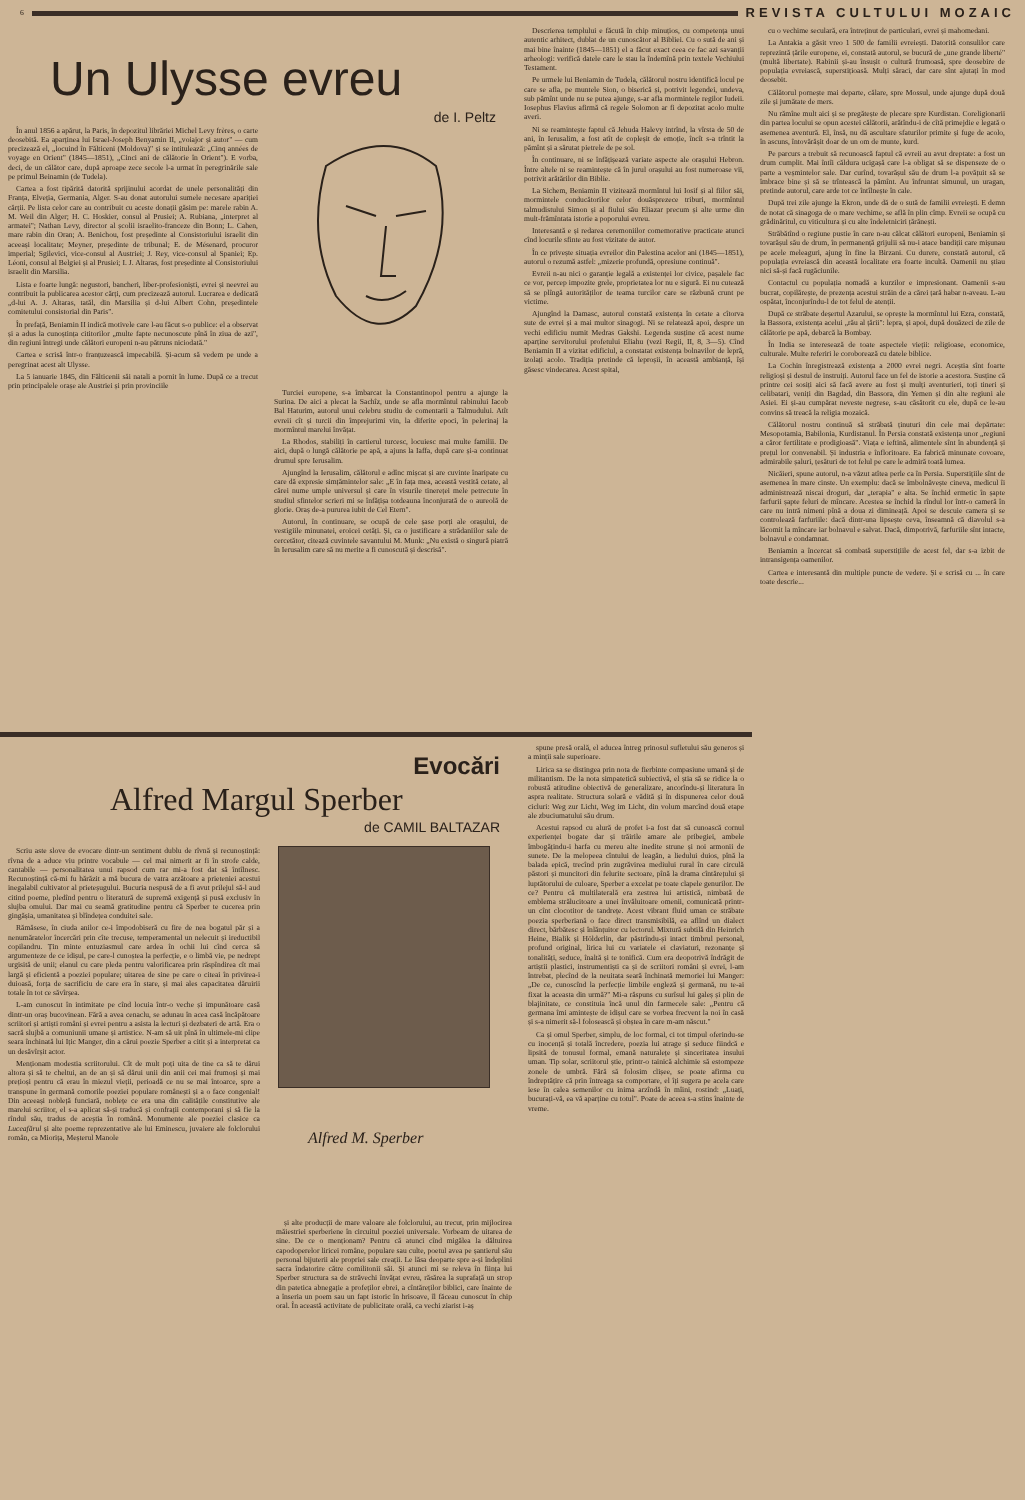6
REVISTA CULTULUI MOZAIC
Un Ulysse evreu
de I. Peltz
În anul 1856 a apărut, la Paris, în depozitul librăriei Michel Levy frères, o carte deosebită. Ea aparținea lui Israel-Joseph Benyamin II, „voiajor și autor" — cum precizează el, „locuind în Fălticeni (Moldova)" și se intitulează: „Cinq années de voyage en Orient" (1845—1851), „Cinci ani de călătorie în Orient"). E vorba, deci, de un călător care, după aproape zece secole l-a urmat în peregrinările sale pe primul Beinamin (de Tudela).
Cartea a fost tipărită datorită sprijinului acordat de unele personalități din Franța, Elveția, Germania, Alger. S-au donat autorului sumele necesare apariției cărții. Pe lista celor care au contribuit cu aceste donații găsim pe: marele rabin A. M. Weil din Alger; H. C. Hoskier, consul al Prusiei; A. Rubiana, „interpret al armatei"; Nathan Levy, director al școlii israelito-franceze din Bonn; L. Cahen, mare rabin din Oran; A. Benichou, fost președinte al Consistoriului israelit din aceeași localitate; Meyner, președinte de tribunal; E. de Mésenard, procuror imperial; Sgilevici, vice-consul al Austriei; J. Rey, vice-consul al Spaniei; Ep. Léoni, consul al Belgiei și al Prusiei; I. J. Altaras, fost președinte al Consistoriului israelit din Marsilia.
Lista e foarte lungă: negustori, bancheri, liber-profesioniști, evrei și neevrei au contribuit la publicarea acestor cărți, cum precizează autorul. Lucrarea e dedicată „d-lui A. J. Altaras, tatăl, din Marsilia și d-lui Albert Cohn, președintele comitetului consistorial din Paris".
În prefață, Beniamin II indică motivele care l-au făcut s-o publice: el a observat și a adus la cunoștința cititorilor „multe fapte necunoscute pînă în ziua de azi", din regiuni întregi unde călători europeni n-au pătruns niciodată."
Cartea e scrisă într-o franțuzească impecabilă. Și-acum să vedem pe unde a peregrinat acest alt Ulysse.
La 5 ianuarie 1845, din Fălticenii săi natali a pornit în lume. După ce a trecut prin principalele orașe ale Austriei și prin provinciile
Turciei europene, s-a îmbarcat la Constantinopol pentru a ajunge la Surina. De aici a plecat la Sachîz, unde se afla mormîntul rabinului Iacob Bal Haturim, autorul unui celebru studiu de comentarii a Talmudului. Atît evreii cît și turcii din împrejurimi vin, la diferite epoci, în pelerinaj la mormîntul marelui învățat.
La Rhodos, stabiliți în cartierul turcesc, locuiesc mai multe familii. De aici, după o lungă călătorie pe apă, a ajuns la Iaffa, după care și-a continuat drumul spre Ierusalim.
Ajungînd la Ierusalim, călătorul e adînc mișcat și are cuvinte înaripate cu care dă expresie simțămintelor sale: „E în fața mea, această vestită cetate, al cărei nume umple universul și care în visurile tinereței mele petrecute în studiul sfintelor scrieri mi se înfățișa totdeauna înconjurată de o aureolă de glorie. Oraș de-a pururea iubit de Cel Etern".
Autorul, în continuare, se ocupă de cele șase porți ale orașului, de vestigiile minunatei, eroicei cetăți. Și, ca o justificare a strădaniilor sale de cercetător, citează cuvintele savantului M. Munk: „Nu există o singură piatră în Ierusalim care să nu merite a fi cunoscută și descrisă".
Descrierea templului e făcută în chip minuțios, cu competența unui autentic arhitect, dublat de un cunoscător al Bibliei. Cu o sută de ani și mai bine înainte (1845—1851) el a făcut exact ceea ce fac azi savanții arheologi: verifică datele care le stau la îndemînă prin textele Vechiului Testament.
Pe urmele lui Beniamin de Tudela, călătorul nostru identifică locul pe care se afla, pe muntele Sion, o biserică și, potrivit legendei, undeva, sub pămînt unde nu se putea ajunge, s-ar afla mormintele regilor Iudeii. Iosephus Flavius afirmă că regele Solomon ar fi depozitat acolo multe averi.
Ni se reamintește faptul că Jehuda Halevy intrînd, la vîrsta de 50 de ani, în Ierusalim, a fost atît de copleșit de emoție, încît s-a trîntit la pămînt și a sărutat pietrele de pe sol.
În continuare, ni se înfățișează variate aspecte ale orașului Hebron. Între altele ni se reamintește că în jurul orașului au fost numeroase vii, potrivit arătărilor din Biblie.
La Sichem, Beniamin II vizitează mormîntul lui Iosif și al fiilor săi, mormintele conducătorilor celor douăsprezece triburi, mormîntul talmudistului Simon și al fiului său Eliazar precum și alte urme din mult-frămîntata istorie a poporului evreu.
Interesantă e și redarea ceremoniilor comemorative practicate atunci cînd locurile sfinte au fost vizitate de autor.
În ce privește situația evreilor din Palestina acelor ani (1845—1851), autorul o rezumă astfel: „mizerie profundă, opresiune continuă".
Evreii n-au nici o garanție legală a existenței lor civice, pașalele fac ce vor, percep impozite grele, proprietatea lor nu e sigură. Ei nu cutează să se plîngă autorităților de teama turcilor care se răzbună crunt pe victime.
Ajungînd la Damasc, autorul constată existența în cetate a cîtorva sute de evrei și a mai multor sinagogi. Ni se relatează apoi, despre un vechi edificiu numit Medras Gakshi. Legenda susține că acest nume aparține servitorului profetului Eliahu (vezi Regii, II, 8, 3—5). Cînd Beniamin II a vizitat edificiul, a constatat existența bolnavilor de lepră, izolați acolo. Tradiția pretinde că leproșii, în această ambianță, își găsesc vindecarea. Acest spital,
Evocări
Alfred Margul Sperber
de CAMIL BALTAZAR
Scriu aste slove de evocare dintr-un sentiment dublu de rîvnă și recunoștință: rîvna de a aduce viu printre vocabule — cel mai nimerit ar fi în strofe calde, cantabile — personalitatea unui rapsod cum rar mi-a fost dat să întîlnesc. Recunoștință că-mi fu hărăzit a mă bucura de vatra arzătoare a prieteniei acestui inegalabil cultivator al prieteșugului. Bucuria nespusă de a fi avut prilejul să-l aud citind poeme, pledînd pentru o literatură de supremă exigență și pusă exclusiv în slujba omului. Dar mai cu seamă gratitudine pentru că Sperber te cucerea prin gingășia, umanitatea și blîndețea conduitei sale.
Rămăsese, în ciuda anilor ce-i împodobiseră cu fire de nea bogatul păr și a nenumăratelor încercări prin cîte trecuse, temperamental un nelecuit și ireductibil copilandru. Țin minte entuziasmul care ardea în ochii lui cînd cerca să argumenteze de ce idișul, pe care-l cunoștea la perfecție, e o limbă vie, pe nedrept urgisită de unii; elanul cu care pleda pentru valorificarea prin răspîndirea cît mai largă și eficientă a poeziei populare; uitarea de sine pe care o citeai în privirea-i duioasă, forța de sacrificiu de care era în stare, și mai ales capacitatea dăruirii totale în tot ce săvîrșea.
L-am cunoscut în intimitate pe cînd locuia într-o veche și impunătoare casă dintr-un oraș bucovinean. Fără a avea cenaclu, se adunau în acea casă încăpătoare scriitori și artiști români și evrei pentru a asista la lecturi și dezbateri de artă. Era o sacră slujbă a comuniunii umane și artistice. N-am să uit pînă în ultimele-mi clipe seara închinată lui Ițic Manger, din a cărui poezie Sperber a citit și a interpretat ca un desăvîrșit actor.
Menționam modestia scriitorului. Cît de mult poți uita de tine ca să te dărui altora și să te cheltui, an de an și să dărui unii din anii cei mai frumoși și mai prețioși pentru că erau în miezul vieții, perioadă ce nu se mai întoarce, spre a transpune în germană comorile poeziei populare românești și a o face congenial! Din aceeași nobleță funciară, noblețe ce era una din calitățile constitutive ale marelui scriitor, el s-a aplicat să-și traducă și confrații contemporani și să fie la rîndul său, tradus de aceștia în română. Monumente ale poeziei clasice ca Luceafărul și alte poeme reprezentative ale lui Eminescu, juvaiere ale folclorului român, ca Miorița, Meșterul Manole
Alfred M. Sperber
și alte producții de mare valoare ale folclorului, au trecut, prin mijlocirea măiestriei sperberiene în circuitul poeziei universale. Vorbeam de uitarea de sine. De ce o menționam? Pentru că atunci cînd migălea la dăltuirea capodoperelor liricei române, populare sau culte, poetul avea pe șantierul său personal bijuterii ale propriei sale creații. Le lăsa deoparte spre a-și îndeplini sacra îndatorire către comilitonii săi. Și atunci mi se releva în ființa lui Sperber structura sa de străvechi învățat evreu, răsărea la suprafață un strop din patetica abnegație a profeților ebrei, a cîntăreților biblici, care înainte de a înseria un poem sau un fapt istoric în hrisoave, îl făceau cunoscut în chip oral. În această activitate de publicitate orală, ca vechi ziarist i-aș
spune presă orală, el aducea întreg prinosul sufletului său generos și a minții sale superioare.
Lirica sa se distingea prin nota de fierbinte compasiune umană și de militantism. De la nota simpatetică subiectivă, el știa să se ridice la o robustă atitudine obiectivă de generalizare, ancorîndu-și literatura în aspra realitate. Structura solară e vădită și în dispunerea celor două cicluri: Weg zur Licht, Weg im Licht, din volum marcînd două etape ale zbuciumatului său drum.
Acestui rapsod cu alură de profet i-a fost dat să cunoască cornul experienței bogate dar și trăirile amare ale pribegiei, ambele îmbogățindu-i harfa cu mereu alte inedite strune și noi armonii de sunete. De la melopeea cîntului de leagăn, a liedului duios, pînă la balada epică, trecînd prin zugrăvirea mediului rural în care circulă păstori și muncitori din felurite sectoare, pînă la drama cîntărețului și luptătorului de culoare, Sperber a excelat pe toate clapele genurilor. De ce? Pentru că multilaterală era zestrea lui artistică, nimbată de emblema strălucitoare a unei învăluitoare omenii, comunicată printr-un cînt clocotitor de tandrețe. Acest vibrant fluid uman ce străbate poezia sperberiană o face direct transmisibilă, ea aflînd un dialect direct, bărbătesc și înlănțuitor cu lectorul. Mixtură subtilă din Heinrich Heine, Bialik și Hölderlin, dar păstrîndu-și intact timbrul personal, profund original, lirica lui cu variatele ei claviaturi, rezonanțe și tonalități, seduce, înaltă și te tonifică. Cum era deopotrivă îndrăgit de artiștii plastici, instrumentiști ca și de scriitori români și evrei, l-am întrebat, plecînd de la neuitata seară închinată memoriei lui Manger: „De ce, cunoscînd la perfecție limbile engleză și germană, nu te-ai fixat la aceasta din urmă?" Mi-a răspuns cu surîsul lui galeș și plin de blajinitate, ce constituia încă unul din farmecele sale: „Pentru că germana îmi amintește de idișul care se vorbea frecvent la noi în casă și s-a nimerit să-l folosească și obștea în care m-am născut."
Ca și omul Sperber, simplu, de loc formal, ci tot timpul oferindu-se cu inocență și totală încredere, poezia lui atrage și seduce fiindcă e lipsită de tonusul formal, emană naturalețe și sinceritatea insului uman. Tip solar, scriitorul știe, printr-o tainică alchimie să estompeze zonele de umbră. Fără să folosim clișee, se poate afirma cu îndreptățire că prin întreaga sa comportare, el îți sugera pe acela care iese în calea semenilor cu inima arzîndă în mîini, rostind: „Luați, bucurați-vă, ea vă aparține cu totul". Poate de aceea s-a stins înainte de vreme.
cu o vechime seculară, era întreținut de particulari, evrei și mahomedani.
La Antakia a găsit vreo 1 500 de familii evreiești. Datorită consulilor care reprezintă țările europene, ei, constată autorul, se bucură de „une grande liberté" (multă libertate). Rabinii și-au însușit o cultură frumoasă, spre deosebire de populația evreiască, superstițioasă. Mulți săraci, dar care sînt ajutați în mod deosebit.
Călătorul pornește mai departe, călare, spre Mossul, unde ajunge după două zile și jumătate de mers.
Nu rămîne mult aici și se pregătește de plecare spre Kurdistan. Coreligionarii din partea locului se opun acestei călătorii, arătîndu-i de cîtă primejdie e legată o asemenea aventură. El, însă, nu dă ascultare sfaturilor primite și fuge de acolo, în ascuns, întovărășit doar de un om de munte, kurd.
Pe parcurs a trebuit să recunoască faptul că evreii au avut dreptate: a fost un drum cumplit. Mai întîi căldura ucigașă care l-a obligat să se dispenseze de o parte a veșmintelor sale. Dar curînd, tovarășul său de drum l-a povățuit să se îmbrace bine și să se trîntească la pămînt. Au înfruntat simunul, un uragan, pretinde autorul, care arde tot ce întîlnește în cale.
După trei zile ajunge la Ekron, unde dă de o sută de familii evreiești. E demn de notat că sinagoga de o mare vechime, se află în plin cîmp. Evreii se ocupă cu grădinăritul, cu viticultura și cu alte îndeletniciri țărănești.
Străbătînd o regiune pustie în care n-au călcat călători europeni, Beniamin și tovarășul său de drum, în permanență grijulii să nu-i atace bandiții care mișunau pe acele meleaguri, ajung în fine la Birzani. Cu durere, constată autorul, că populația evreiască din această localitate era foarte incultă. Oamenii nu știau nici să-și facă rugăciunile.
Contactul cu populația nomadă a kurzilor e impresionant. Oamenii s-au bucrat, copilărește, de prezența acestui străin de a cărei țară habar n-aveau. L-au ospătat, înconjurîndu-l de tot felul de atenții.
După ce străbate deșertul Azarului, se oprește la mormîntul lui Ezra, constată, la Bassora, existența acelui „rău al țării": lepra, și apoi, după douăzeci de zile de călătorie pe apă, debarcă la Bombay.
În India se interesează de toate aspectele vieții: religioase, economice, culturale. Multe referiri le coroborează cu datele biblice.
La Cochin înregistrează existența a 2000 evrei negri. Aceștia sînt foarte religioși și destul de instruiți. Autorul face un fel de istorie a acestora. Susține că printre cei sosiți aici să facă avere au fost și mulți aventurieri, toți tineri și celibatari, veniți din Bagdad, din Bassora, din Yemen și din alte regiuni ale Asiei. Ei și-au cumpărat neveste negrese, s-au căsătorit cu ele, după ce le-au convins să treacă la religia mozaică.
Călătorul nostru continuă să străbată ținuturi din cele mai depărtate: Mesopotamia, Babilonia, Kurdistanul. În Persia constată existența unor „regiuni a căror fertilitate e prodigioasă". Viața e ieftină, alimentele sînt în abundență și prețul lor convenabil. Și industria e înfloritoare. Ea fabrică minunate covoare, admirabile șaluri, țesături de tot felul pe care le admiră toată lumea.
Nicăieri, spune autorul, n-a văzut atîtea perle ca în Persia. Superstițiile sînt de asemenea în mare cinste. Un exemplu: dacă se îmbolnăvește cineva, medicul îi administrează niscai droguri, dar „terapia" e alta. Se închid ermetic în șapte farfurii șapte feluri de mîncare. Acestea se închid la rîndul lor într-o cameră în care nu intră nimeni pînă a doua zi dimineață. Apoi se descuie camera și se controlează farfuriile: dacă dintr-una lipsește ceva, înseamnă că diavolul s-a lăcomit la mîncare iar bolnavul e salvat. Dacă, dimpotrivă, farfuriile sînt intacte, bolnavul e condamnat.
Beniamin a încercat să combată superstițiile de acest fel, dar s-a izbit de intransigența oamenilor.
Cartea e interesantă din multiple puncte de vedere. Și e scrisă cu ... în care toate descrie...